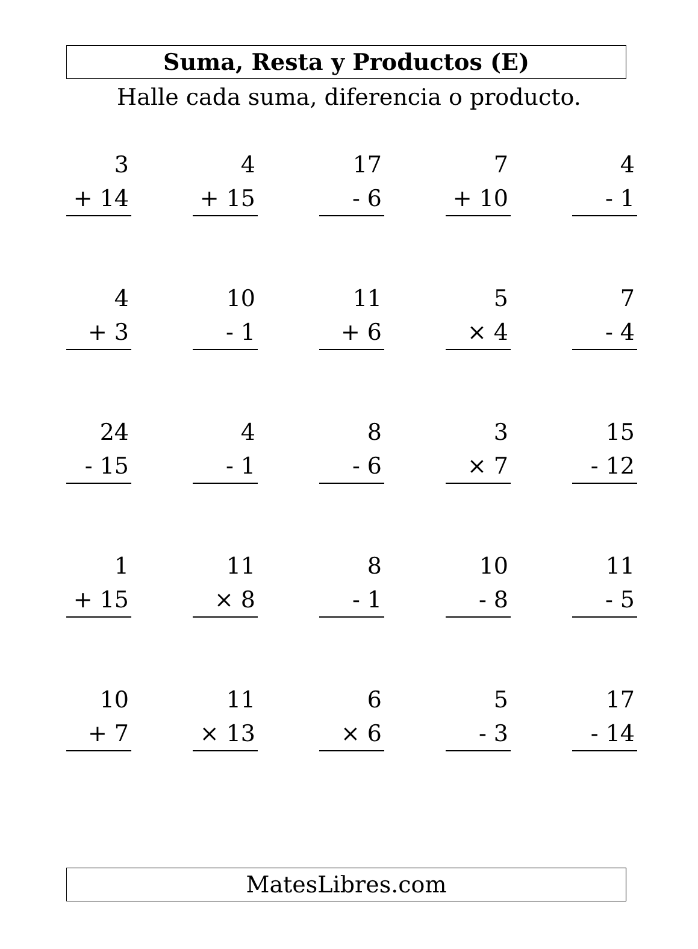Suma, Resta y Productos (E)
Halle cada suma, diferencia o producto.
| 3 + 14 | 4 + 15 | 17 - 6 | 7 + 10 | 4 - 1 |
| 4 + 3 | 10 - 1 | 11 + 6 | 5 × 4 | 7 - 4 |
| 24 - 15 | 4 - 1 | 8 - 6 | 3 × 7 | 15 - 12 |
| 1 + 15 | 11 × 8 | 8 - 1 | 10 - 8 | 11 - 5 |
| 10 + 7 | 11 × 13 | 6 × 6 | 5 - 3 | 17 - 14 |
MatesLibres.com